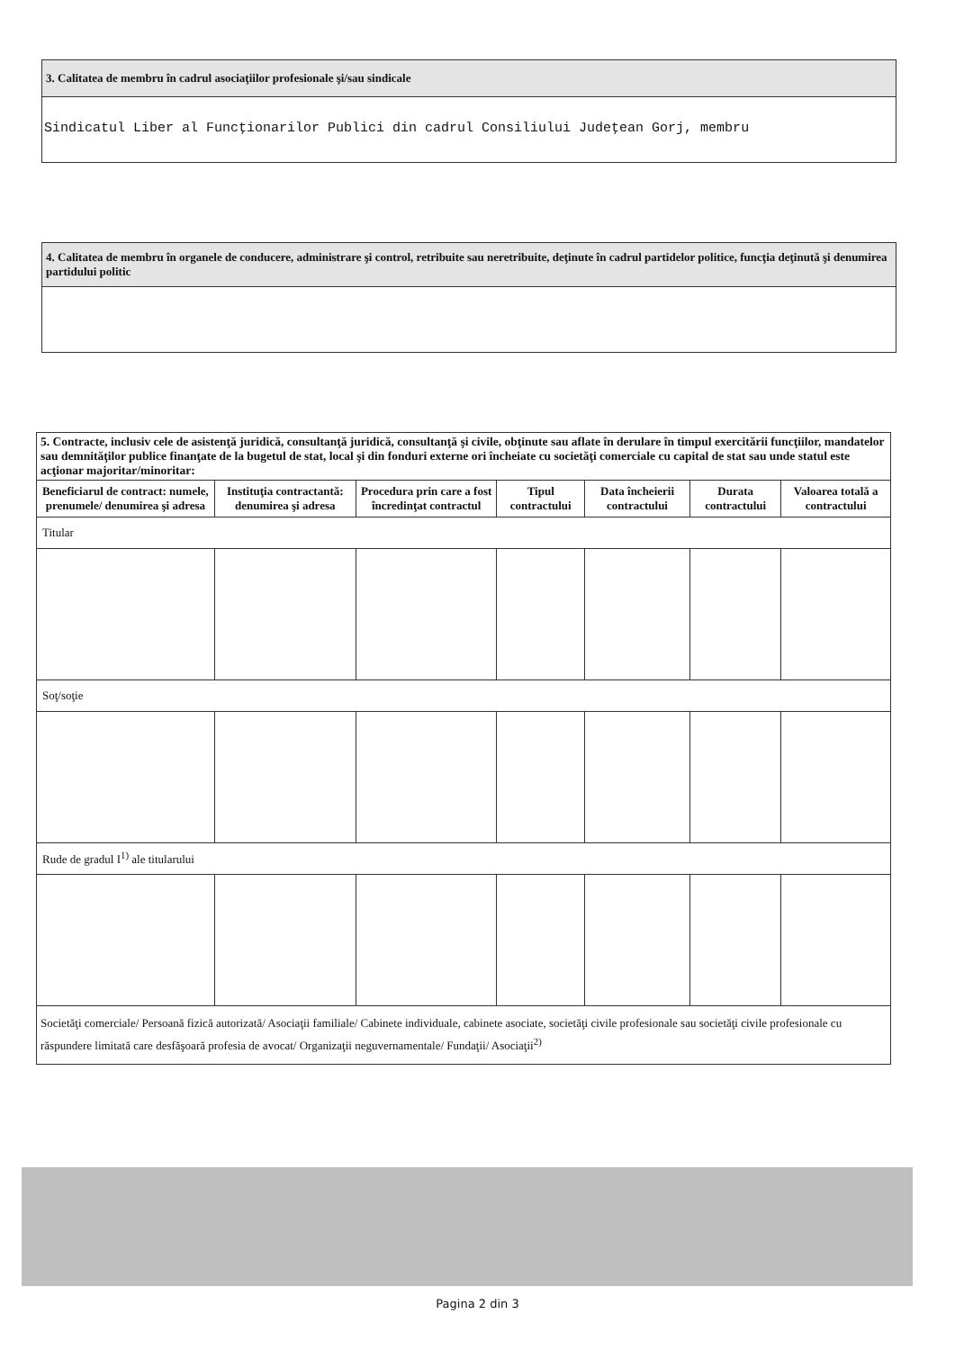3. Calitatea de membru în cadrul asociaţiilor profesionale şi/sau sindicale
Sindicatul Liber al Funcţionarilor Publici din cadrul Consiliului Judeţean Gorj, membru
4. Calitatea de membru în organele de conducere, administrare şi control, retribuite sau neretribuite, deţinute în cadrul partidelor politice, funcţia deţinută şi denumirea partidului politic
| 5. Contracte, inclusiv cele de asistenţă juridică, consultanţă juridică, consultanţă şi civile, obţinute sau aflate în derulare în timpul exercitării funcţiilor, mandatelor sau demnităţilor publice finanţate de la bugetul de stat, local şi din fonduri externe ori încheiate cu societăţi comerciale cu capital de stat sau unde statul este acţionar majoritar/minoritar: | | | | | | |
| Beneficiarul de contract: numele, prenumele/ denumirea şi adresa | Instituţia contractantă: denumirea şi adresa | Procedura prin care a fost încredinţat contractul | Tipul contractului | Data încheierii contractului | Durata contractului | Valoarea totală a contractului |
| Titular | | | | | | |
| Soţ/soţie | | | | | | |
| Rude de gradul I<sup>1)</sup> ale titularului | | | | | | |
| Societăţi comerciale/ Persoană fizică autorizată/ Asociaţii familiale/ Cabinete individuale, cabinete asociate, societăţi civile profesionale sau societăţi civile profesionale cu răspundere limitată care desfăşoară profesia de avocat/ Organizaţii neguvernamentale/ Fundaţii/ Asociaţii<sup>2)</sup> | | | | | | |
Pagina 2 din 3